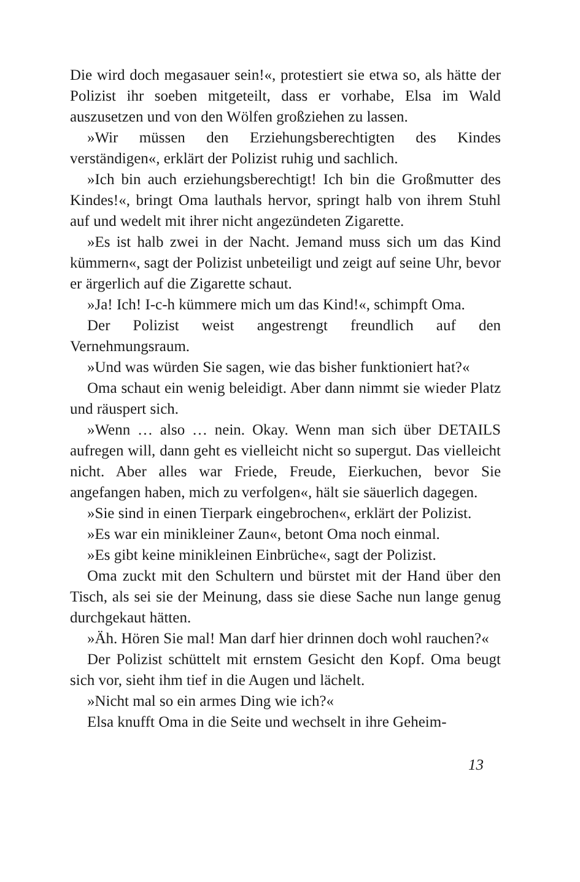Die wird doch megasauer sein!«, protestiert sie etwa so, als hätte der Polizist ihr soeben mitgeteilt, dass er vorhabe, Elsa im Wald auszusetzen und von den Wölfen großziehen zu lassen.
»Wir müssen den Erziehungsberechtigten des Kindes verständigen«, erklärt der Polizist ruhig und sachlich.
»Ich bin auch erziehungsberechtigt! Ich bin die Großmutter des Kindes!«, bringt Oma lauthals hervor, springt halb von ihrem Stuhl auf und wedelt mit ihrer nicht angezündeten Zigarette.
»Es ist halb zwei in der Nacht. Jemand muss sich um das Kind kümmern«, sagt der Polizist unbeteiligt und zeigt auf seine Uhr, bevor er ärgerlich auf die Zigarette schaut.
»Ja! Ich! I-c-h kümmere mich um das Kind!«, schimpft Oma.
Der Polizist weist angestrengt freundlich auf den Vernehmungsraum.
»Und was würden Sie sagen, wie das bisher funktioniert hat?«
Oma schaut ein wenig beleidigt. Aber dann nimmt sie wieder Platz und räuspert sich.
»Wenn … also … nein. Okay. Wenn man sich über DETAILS aufregen will, dann geht es vielleicht nicht so supergut. Das vielleicht nicht. Aber alles war Friede, Freude, Eierkuchen, bevor Sie angefangen haben, mich zu verfolgen«, hält sie säuerlich dagegen.
»Sie sind in einen Tierpark eingebrochen«, erklärt der Polizist.
»Es war ein minikleiner Zaun«, betont Oma noch einmal.
»Es gibt keine minikleinen Einbrüche«, sagt der Polizist.
Oma zuckt mit den Schultern und bürstet mit der Hand über den Tisch, als sei sie der Meinung, dass sie diese Sache nun lange genug durchgekaut hätten.
»Äh. Hören Sie mal! Man darf hier drinnen doch wohl rauchen?«
Der Polizist schüttelt mit ernstem Gesicht den Kopf. Oma beugt sich vor, sieht ihm tief in die Augen und lächelt.
»Nicht mal so ein armes Ding wie ich?«
Elsa knufft Oma in die Seite und wechselt in ihre Geheim-
13